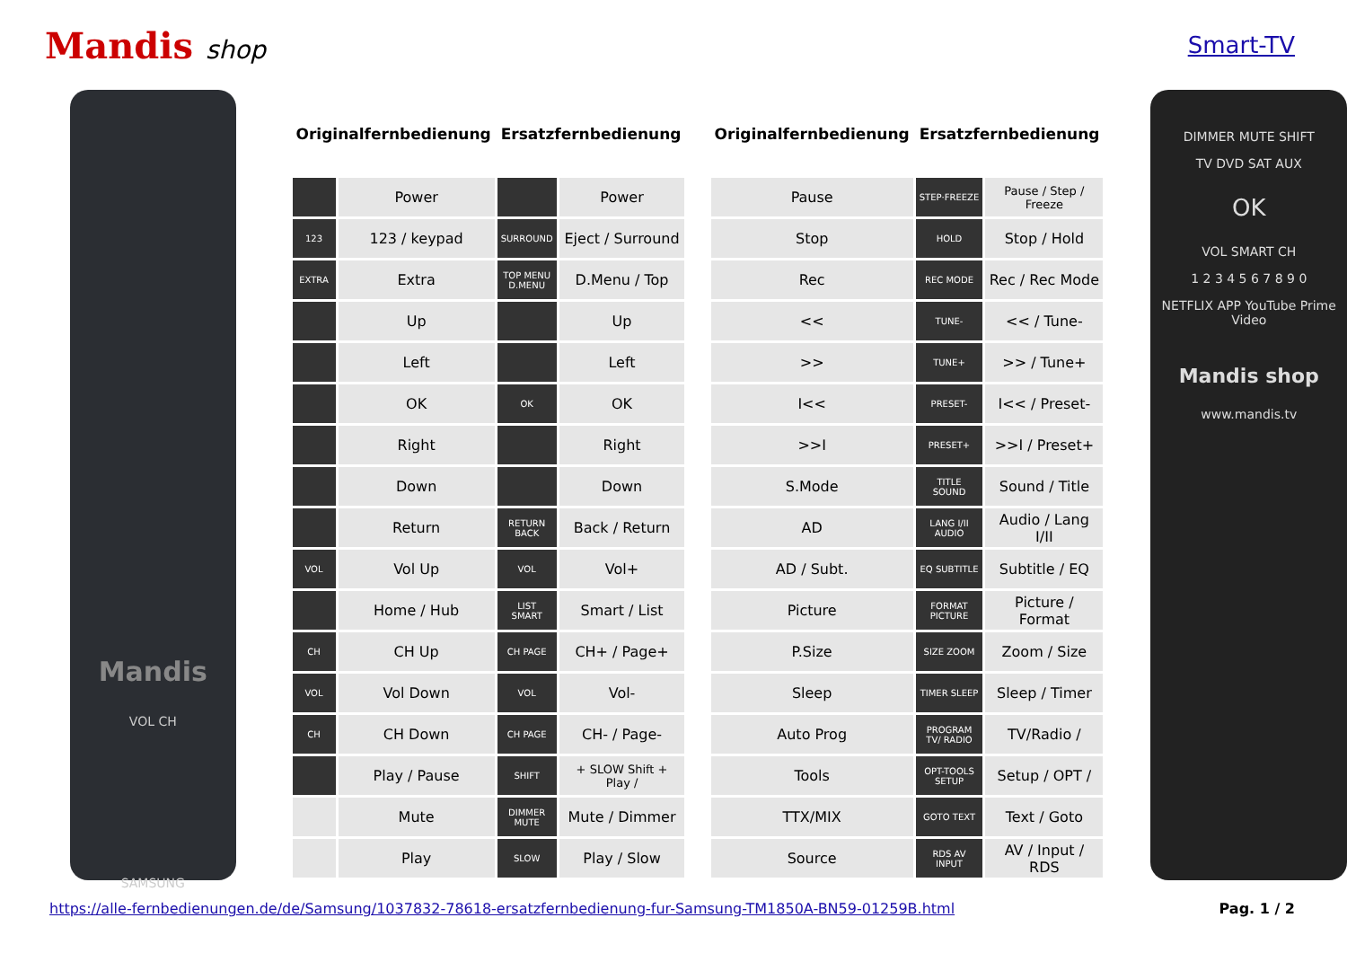Mandis shop Smart-TV
Mandis
VOL CH
SAMSUNG
| Originalfernbedienung | | Ersatzfernbedienung | | | Originalfernbedienung | Ersatzfernbedienung | |
| --- | --- | --- | --- | --- | --- | --- | --- |
| | Power | | Power | | Pause | STEP·FREEZE | Pause / Step / Freeze |
| 123 | 123 / keypad | SURROUND | Eject / Surround | | Stop | HOLD | Stop / Hold |
| EXTRA | Extra | TOP MENU D.MENU | D.Menu / Top | | Rec | REC MODE | Rec / Rec Mode |
| | Up | | Up | | << | TUNE- | << / Tune- |
| | Left | | Left | | >> | TUNE+ | >> / Tune+ |
| | OK | OK | OK | | I<< | PRESET- | I<< / Preset- |
| | Right | | Right | | >>I | PRESET+ | >>I / Preset+ |
| | Down | | Down | | S.Mode | TITLE SOUND | Sound / Title |
| | Return | RETURN BACK | Back / Return | | AD | LANG I/II AUDIO | Audio / Lang I/II |
| VOL | Vol Up | VOL | Vol+ | | AD / Subt. | EQ SUBTITLE | Subtitle / EQ |
| | Home / Hub | LIST SMART | Smart / List | | Picture | FORMAT PICTURE | Picture / Format |
| CH | CH Up | CH PAGE | CH+ / Page+ | | P.Size | SIZE ZOOM | Zoom / Size |
| VOL | Vol Down | VOL | Vol- | | Sleep | TIMER SLEEP | Sleep / Timer |
| CH | CH Down | CH PAGE | CH- / Page- | | Auto Prog | PROGRAM TV/ RADIO | TV/Radio / |
| | Play / Pause | SHIFT | + SLOW Shift + Play / | | Tools | OPT-TOOLS SETUP | Setup / OPT / |
| | Mute | DIMMER MUTE | Mute / Dimmer | | TTX/MIX | GOTO TEXT | Text / Goto |
| | Play | SLOW | Play / Slow | | Source | RDS AV INPUT | AV / Input / RDS |
DIMMER MUTE SHIFT
TV DVD SAT AUX
OK
VOL SMART CH
1 2 3 4 5 6 7 8 9 0
NETFLIX APP YouTube Prime Video
Mandis shop
www.mandis.tv
https://alle-fernbedienungen.de/de/Samsung/1037832-78618-ersatzfernbedienung-fur-Samsung-TM1850A-BN59-01259B.html Pag. 1 / 2